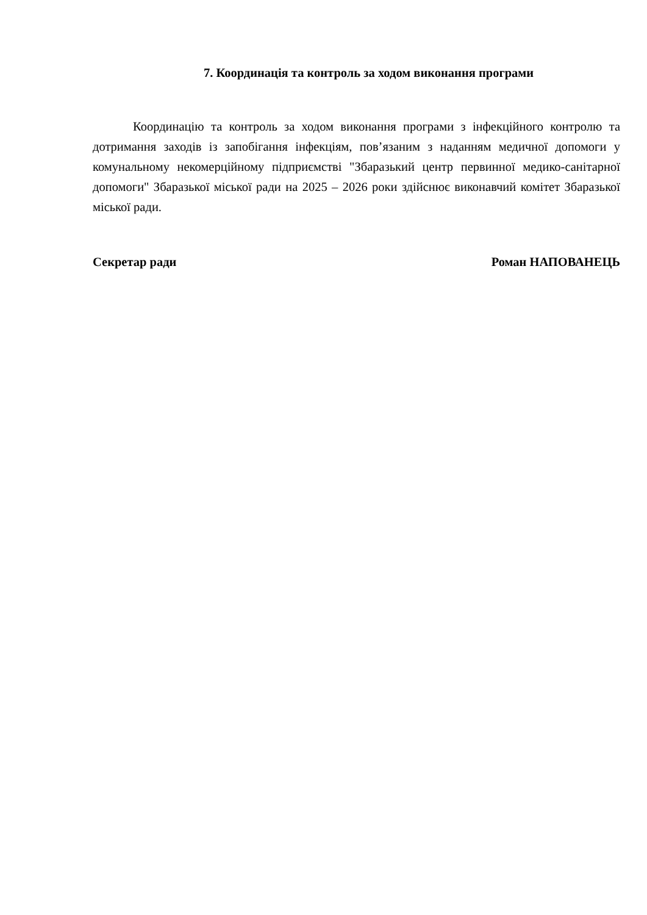7. Координація та контроль за ходом виконання програми
Координацію та контроль за ходом виконання програми з інфекційного контролю та дотримання заходів із запобігання інфекціям, пов’язаним з наданням медичної допомоги у комунальному некомерційному підприємстві "Збаразький центр первинної медико-санітарної допомоги" Збаразької міської ради на 2025 – 2026 роки здійснює виконавчий комітет Збаразької міської ради.
Секретар ради Роман НАПОВАНЕЦЬ